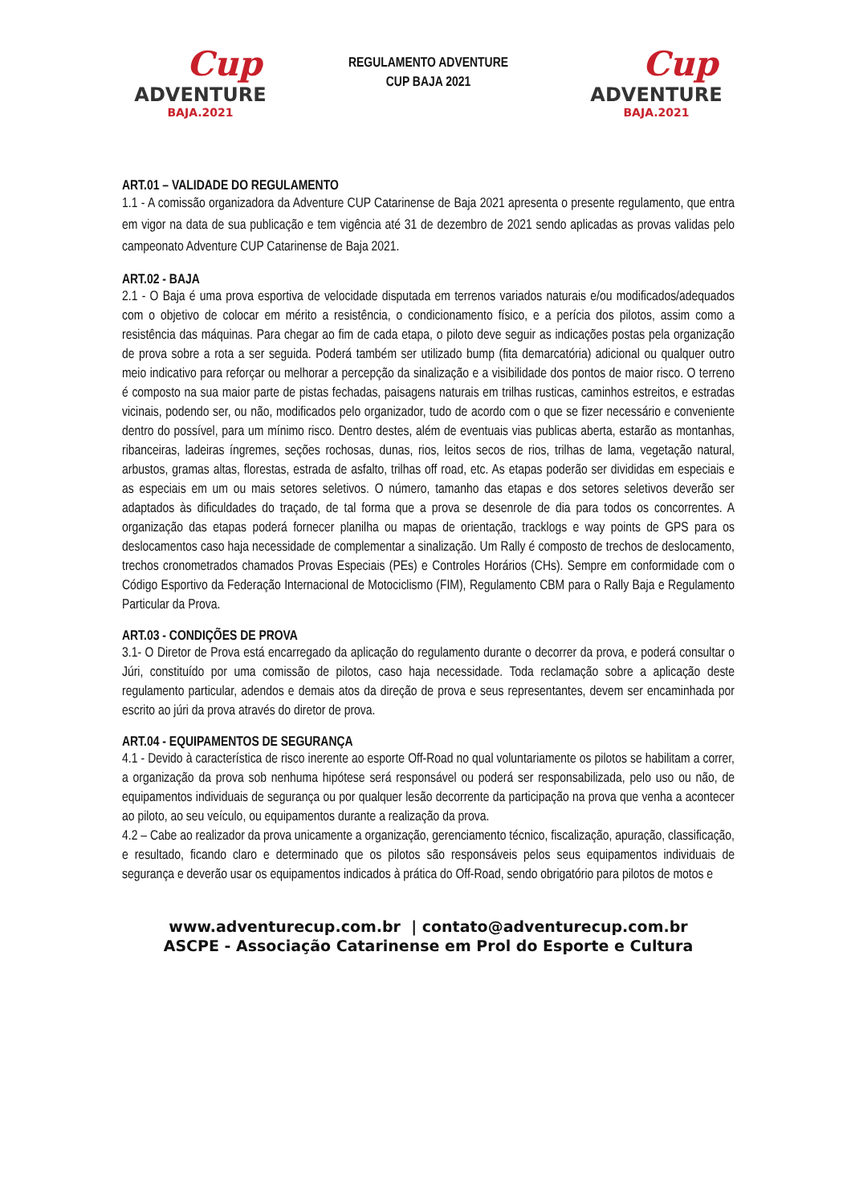Cup
ADVENTURE
BAJA.2021
REGULAMENTO ADVENTURE
CUP BAJA 2021
Cup
ADVENTURE
BAJA.2021
ART.01 – VALIDADE DO REGULAMENTO
1.1 - A comissão organizadora da Adventure CUP Catarinense de Baja 2021 apresenta o presente regulamento, que entra em vigor na data de sua publicação e tem vigência até 31 de dezembro de 2021 sendo aplicadas as provas validas pelo campeonato Adventure CUP Catarinense de Baja 2021.
ART.02 - BAJA
2.1 - O Baja é uma prova esportiva de velocidade disputada em terrenos variados naturais e/ou modificados/adequados com o objetivo de colocar em mérito a resistência, o condicionamento físico, e a perícia dos pilotos, assim como a resistência das máquinas. Para chegar ao fim de cada etapa, o piloto deve seguir as indicações postas pela organização de prova sobre a rota a ser seguida. Poderá também ser utilizado bump (fita demarcatória) adicional ou qualquer outro meio indicativo para reforçar ou melhorar a percepção da sinalização e a visibilidade dos pontos de maior risco. O terreno é composto na sua maior parte de pistas fechadas, paisagens naturais em trilhas rusticas, caminhos estreitos, e estradas vicinais, podendo ser, ou não, modificados pelo organizador, tudo de acordo com o que se fizer necessário e conveniente dentro do possível, para um mínimo risco. Dentro destes, além de eventuais vias publicas aberta, estarão as montanhas, ribanceiras, ladeiras íngremes, seções rochosas, dunas, rios, leitos secos de rios, trilhas de lama, vegetação natural, arbustos, gramas altas, florestas, estrada de asfalto, trilhas off road, etc. As etapas poderão ser divididas em especiais e as especiais em um ou mais setores seletivos. O número, tamanho das etapas e dos setores seletivos deverão ser adaptados às dificuldades do traçado, de tal forma que a prova se desenrole de dia para todos os concorrentes. A organização das etapas poderá fornecer planilha ou mapas de orientação, tracklogs e way points de GPS para os deslocamentos caso haja necessidade de complementar a sinalização. Um Rally é composto de trechos de deslocamento, trechos cronometrados chamados Provas Especiais (PEs) e Controles Horários (CHs). Sempre em conformidade com o Código Esportivo da Federação Internacional de Motociclismo (FIM), Regulamento CBM para o Rally Baja e Regulamento Particular da Prova.
ART.03 - CONDIÇÕES DE PROVA
3.1- O Diretor de Prova está encarregado da aplicação do regulamento durante o decorrer da prova, e poderá consultar o Júri, constituído por uma comissão de pilotos, caso haja necessidade. Toda reclamação sobre a aplicação deste regulamento particular, adendos e demais atos da direção de prova e seus representantes, devem ser encaminhada por escrito ao júri da prova através do diretor de prova.
ART.04 - EQUIPAMENTOS DE SEGURANÇA
4.1 - Devido à característica de risco inerente ao esporte Off-Road no qual voluntariamente os pilotos se habilitam a correr, a organização da prova sob nenhuma hipótese será responsável ou poderá ser responsabilizada, pelo uso ou não, de equipamentos individuais de segurança ou por qualquer lesão decorrente da participação na prova que venha a acontecer ao piloto, ao seu veículo, ou equipamentos durante a realização da prova.
4.2 – Cabe ao realizador da prova unicamente a organização, gerenciamento técnico, fiscalização, apuração, classificação, e resultado, ficando claro e determinado que os pilotos são responsáveis pelos seus equipamentos individuais de segurança e deverão usar os equipamentos indicados à prática do Off-Road, sendo obrigatório para pilotos de motos e
www.adventurecup.com.br | contato@adventurecup.com.br
ASCPE - Associação Catarinense em Prol do Esporte e Cultura